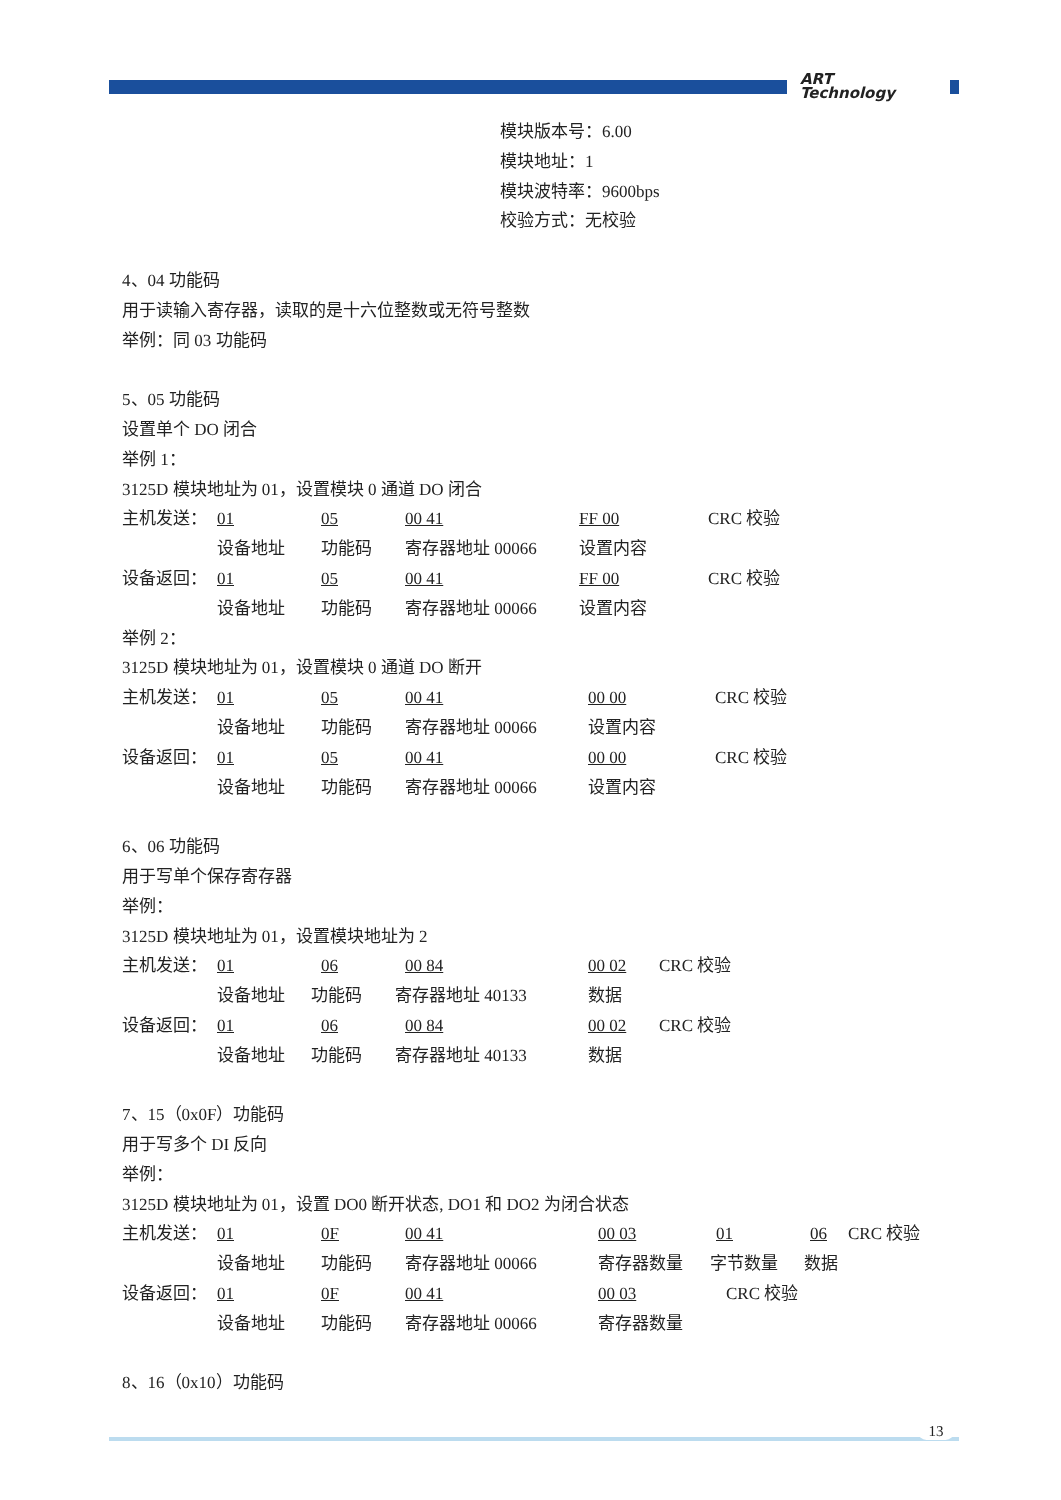ART
Technology
模块版本号：6.00
模块地址：1
模块波特率：9600bps
校验方式：无校验
4、04 功能码
用于读输入寄存器，读取的是十六位整数或无符号整数
举例：同 03 功能码
5、05 功能码
设置单个 DO 闭合
举例 1：
3125D 模块地址为 01，设置模块 0 通道 DO 闭合
主机发送： 01 05 00 41 FF 00 CRC 校验
设备地址 功能码 寄存器地址 00066 设置内容
设备返回： 01 05 00 41 FF 00 CRC 校验
设备地址 功能码 寄存器地址 00066 设置内容
举例 2：
3125D 模块地址为 01，设置模块 0 通道 DO 断开
主机发送： 01 05 00 41 00 00 CRC 校验
设备地址 功能码 寄存器地址 00066 设置内容
设备返回： 01 05 00 41 00 00 CRC 校验
设备地址 功能码 寄存器地址 00066 设置内容
6、06 功能码
用于写单个保存寄存器
举例：
3125D 模块地址为 01，设置模块地址为 2
主机发送： 01 06 00 84 00 02 CRC 校验
设备地址 功能码 寄存器地址 40133 数据
设备返回： 01 06 00 84 00 02 CRC 校验
设备地址 功能码 寄存器地址 40133 数据
7、15（0x0F）功能码
用于写多个 DI 反向
举例：
3125D 模块地址为 01，设置 DO0 断开状态, DO1 和 DO2 为闭合状态
主机发送： 01 0F 00 41 00 03 01 06 CRC 校验
设备地址 功能码 寄存器地址 00066 寄存器数量 字节数量 数据
设备返回： 01 0F 00 41 00 03 CRC 校验
设备地址 功能码 寄存器地址 00066 寄存器数量
8、16（0x10）功能码
13